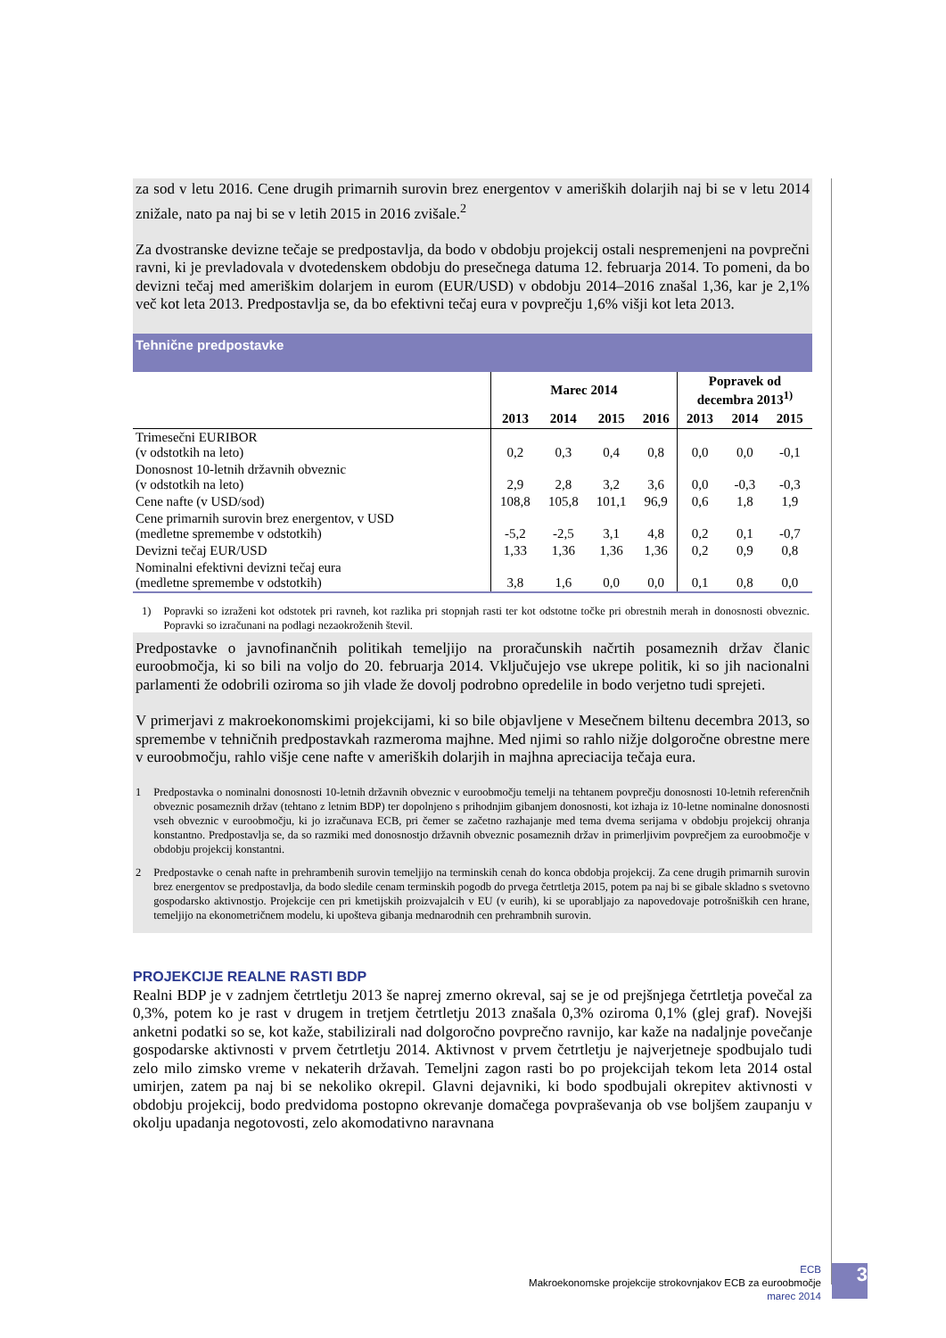za sod v letu 2016. Cene drugih primarnih surovin brez energentov v ameriških dolarjih naj bi se v letu 2014 znižale, nato pa naj bi se v letih 2015 in 2016 zvišale.<sup>2</sup>
Za dvostranske devizne tečaje se predpostavlja, da bodo v obdobju projekcij ostali nespremenjeni na povprečni ravni, ki je prevladovala v dvotedenskem obdobju do presečnega datuma 12. februarja 2014. To pomeni, da bo devizni tečaj med ameriškim dolarjem in eurom (EUR/USD) v obdobju 2014–2016 znašal 1,36, kar je 2,1% več kot leta 2013. Predpostavlja se, da bo efektivni tečaj eura v povprečju 1,6% višji kot leta 2013.
Tehnične predpostavke
| | Marec 2014 | | | | Popravek od decembra 2013<sup>1)</sup> | | |
| --- | --- | --- | --- | --- | --- | --- | --- |
| | 2013 | 2014 | 2015 | 2016 | 2013 | 2014 | 2015 |
| Trimesečni EURIBOR (v odstotkih na leto) | 0,2 | 0,3 | 0,4 | 0,8 | 0,0 | 0,0 | -0,1 |
| Donosnost 10-letnih državnih obveznic (v odstotkih na leto) | 2,9 | 2,8 | 3,2 | 3,6 | 0,0 | -0,3 | -0,3 |
| Cene nafte (v USD/sod) | 108,8 | 105,8 | 101,1 | 96,9 | 0,6 | 1,8 | 1,9 |
| Cene primarnih surovin brez energentov, v USD (medletne spremembe v odstotkih) | -5,2 | -2,5 | 3,1 | 4,8 | 0,2 | 0,1 | -0,7 |
| Devizni tečaj EUR/USD | 1,33 | 1,36 | 1,36 | 1,36 | 0,2 | 0,9 | 0,8 |
| Nominalni efektivni devizni tečaj eura (medletne spremembe v odstotkih) | 3,8 | 1,6 | 0,0 | 0,0 | 0,1 | 0,8 | 0,0 |
1) Popravki so izraženi kot odstotek pri ravneh, kot razlika pri stopnjah rasti ter kot odstotne točke pri obrestnih merah in donosnosti obveznic. Popravki so izračunani na podlagi nezaokroženih števil.
Predpostavke o javnofinančnih politikah temeljijo na proračunskih načrtih posameznih držav članic euroobmočja, ki so bili na voljo do 20. februarja 2014. Vključujejo vse ukrepe politik, ki so jih nacionalni parlamenti že odobrili oziroma so jih vlade že dovolj podrobno opredelile in bodo verjetno tudi sprejeti.
V primerjavi z makroekonomskimi projekcijami, ki so bile objavljene v Mesečnem biltenu decembra 2013, so spremembe v tehničnih predpostavkah razmeroma majhne. Med njimi so rahlo nižje dolgoročne obrestne mere v euroobmočju, rahlo višje cene nafte v ameriških dolarjih in majhna apreciacija tečaja eura.
1 Predpostavka o nominalni donosnosti 10-letnih državnih obveznic v euroobmočju temelji na tehtanem povprečju donosnosti 10-letnih referenčnih obveznic posameznih držav (tehtano z letnim BDP) ter dopolnjeno s prihodnjim gibanjem donosnosti, kot izhaja iz 10-letne nominalne donosnosti vseh obveznic v euroobmočju, ki jo izračunava ECB, pri čemer se začetno razhajanje med tema dvema serijama v obdobju projekcij ohranja konstantno. Predpostavlja se, da so razmiki med donosnostjo državnih obveznic posameznih držav in primerljivim povprečjem za euroobmočje v obdobju projekcij konstantni.
2 Predpostavke o cenah nafte in prehrambenih surovin temeljijo na terminskih cenah do konca obdobja projekcij. Za cene drugih primarnih surovin brez energentov se predpostavlja, da bodo sledile cenam terminskih pogodb do prvega četrtletja 2015, potem pa naj bi se gibale skladno s svetovno gospodarsko aktivnostjo. Projekcije cen pri kmetijskih proizvajalcih v EU (v eurih), ki se uporabljajo za napovedovaje potrošniških cen hrane, temeljijo na ekonometričnem modelu, ki upošteva gibanja mednarodnih cen prehrambnih surovin.
PROJEKCIJE REALNE RASTI BDP
Realni BDP je v zadnjem četrtletju 2013 še naprej zmerno okreval, saj se je od prejšnjega četrtletja povečal za 0,3%, potem ko je rast v drugem in tretjem četrtletju 2013 znašala 0,3% oziroma 0,1% (glej graf). Novejši anketni podatki so se, kot kaže, stabilizirali nad dolgoročno povprečno ravnijo, kar kaže na nadaljnje povečanje gospodarske aktivnosti v prvem četrtletju 2014. Aktivnost v prvem četrtletju je najverjetneje spodbujalo tudi zelo milo zimsko vreme v nekaterih državah. Temeljni zagon rasti bo po projekcijah tekom leta 2014 ostal umirjen, zatem pa naj bi se nekoliko okrepil. Glavni dejavniki, ki bodo spodbujali okrepitev aktivnosti v obdobju projekcij, bodo predvidoma postopno okrevanje domačega povpraševanja ob vse boljšem zaupanju v okolju upadanja negotovosti, zelo akomodativno naravnana
ECB
Makroekonomske projekcije strokovnjakov ECB za euroobmočje
marec 2014
3